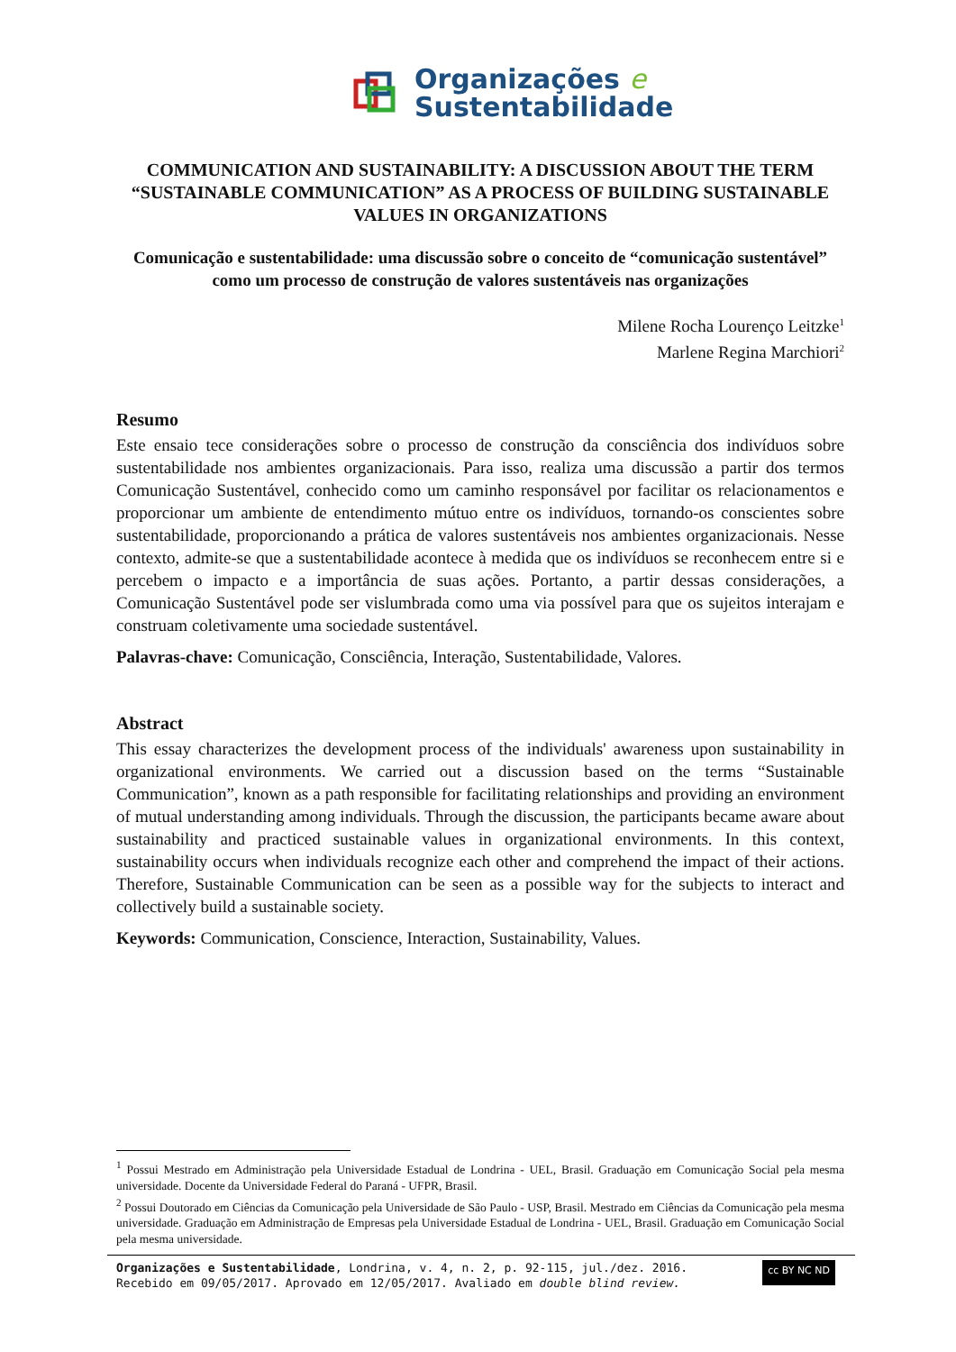Organizações e
Sustentabilidade
COMMUNICATION AND SUSTAINABILITY: A DISCUSSION ABOUT THE TERM “SUSTAINABLE COMMUNICATION” AS A PROCESS OF BUILDING SUSTAINABLE VALUES IN ORGANIZATIONS
Comunicação e sustentabilidade: uma discussão sobre o conceito de “comunicação sustentável” como um processo de construção de valores sustentáveis nas organizações
Milene Rocha Lourenço Leitzke<sup>1</sup>
Marlene Regina Marchiori<sup>2</sup>
Resumo
Este ensaio tece considerações sobre o processo de construção da consciência dos indivíduos sobre sustentabilidade nos ambientes organizacionais. Para isso, realiza uma discussão a partir dos termos Comunicação Sustentável, conhecido como um caminho responsável por facilitar os relacionamentos e proporcionar um ambiente de entendimento mútuo entre os indivíduos, tornando-os conscientes sobre sustentabilidade, proporcionando a prática de valores sustentáveis nos ambientes organizacionais. Nesse contexto, admite-se que a sustentabilidade acontece à medida que os indivíduos se reconhecem entre si e percebem o impacto e a importância de suas ações. Portanto, a partir dessas considerações, a Comunicação Sustentável pode ser vislumbrada como uma via possível para que os sujeitos interajam e construam coletivamente uma sociedade sustentável.
Palavras-chave: Comunicação, Consciência, Interação, Sustentabilidade, Valores.
Abstract
This essay characterizes the development process of the individuals' awareness upon sustainability in organizational environments. We carried out a discussion based on the terms “Sustainable Communication”, known as a path responsible for facilitating relationships and providing an environment of mutual understanding among individuals. Through the discussion, the participants became aware about sustainability and practiced sustainable values in organizational environments. In this context, sustainability occurs when individuals recognize each other and comprehend the impact of their actions. Therefore, Sustainable Communication can be seen as a possible way for the subjects to interact and collectively build a sustainable society.
Keywords: Communication, Conscience, Interaction, Sustainability, Values.
<sup>1</sup> Possui Mestrado em Administração pela Universidade Estadual de Londrina - UEL, Brasil. Graduação em Comunicação Social pela mesma universidade. Docente da Universidade Federal do Paraná - UFPR, Brasil.
<sup>2</sup> Possui Doutorado em Ciências da Comunicação pela Universidade de São Paulo - USP, Brasil. Mestrado em Ciências da Comunicação pela mesma universidade. Graduação em Administração de Empresas pela Universidade Estadual de Londrina - UEL, Brasil. Graduação em Comunicação Social pela mesma universidade.
Organizações e Sustentabilidade, Londrina, v. 4, n. 2, p. 92-115, jul./dez. 2016.
Recebido em 09/05/2017. Aprovado em 12/05/2017. Avaliado em double blind review.
cc BY NC ND